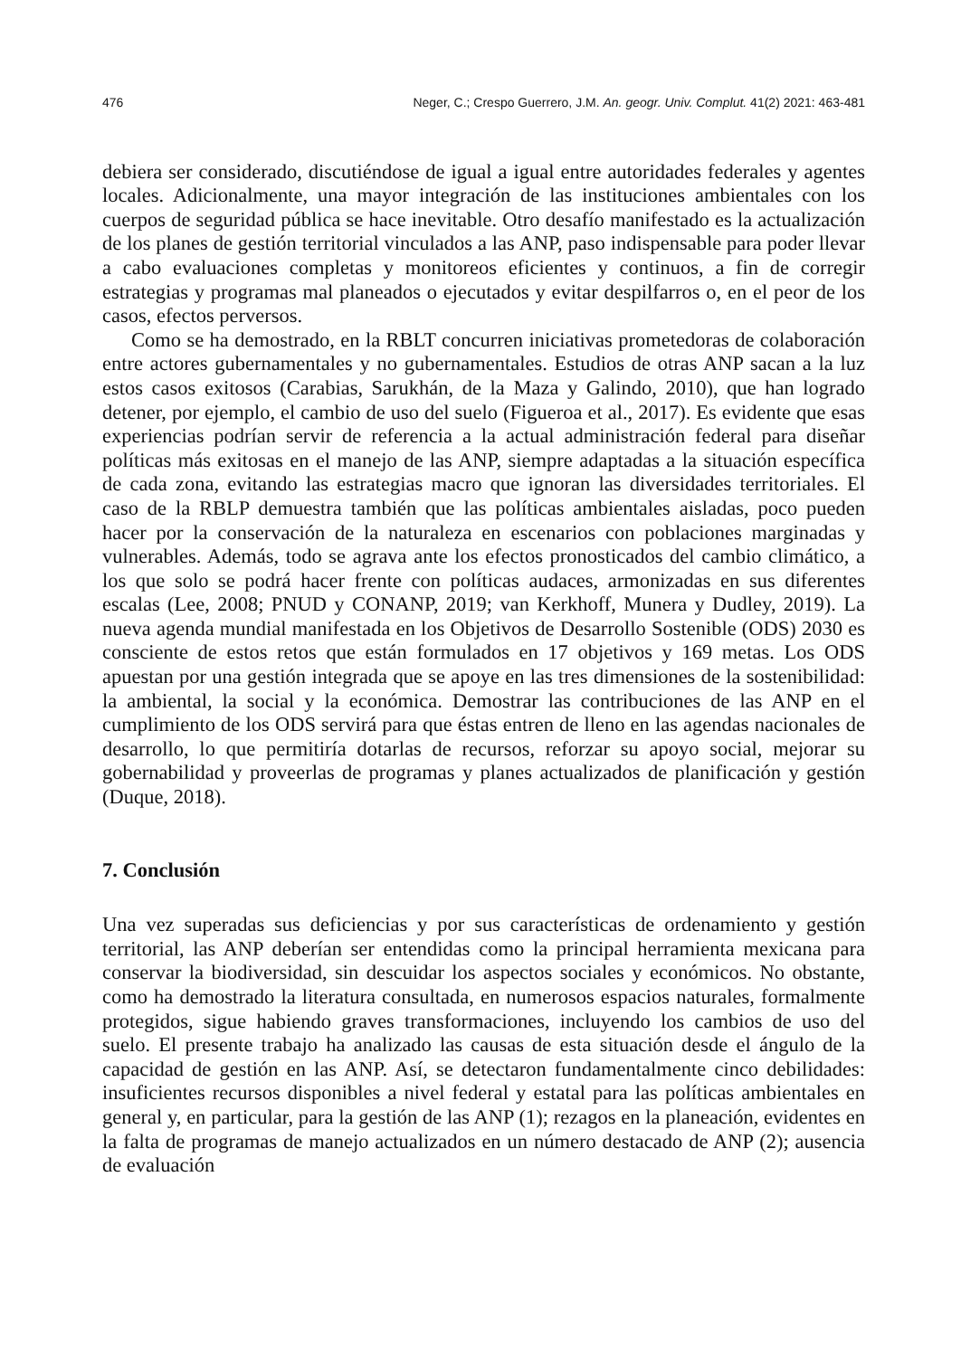476 Neger, C.; Crespo Guerrero, J.M. An. geogr. Univ. Complut. 41(2) 2021: 463-481
debiera ser considerado, discutiéndose de igual a igual entre autoridades federales y agentes locales. Adicionalmente, una mayor integración de las instituciones ambientales con los cuerpos de seguridad pública se hace inevitable. Otro desafío manifestado es la actualización de los planes de gestión territorial vinculados a las ANP, paso indispensable para poder llevar a cabo evaluaciones completas y monitoreos eficientes y continuos, a fin de corregir estrategias y programas mal planeados o ejecutados y evitar despilfarros o, en el peor de los casos, efectos perversos.
Como se ha demostrado, en la RBLT concurren iniciativas prometedoras de colaboración entre actores gubernamentales y no gubernamentales. Estudios de otras ANP sacan a la luz estos casos exitosos (Carabias, Sarukhán, de la Maza y Galindo, 2010), que han logrado detener, por ejemplo, el cambio de uso del suelo (Figueroa et al., 2017). Es evidente que esas experiencias podrían servir de referencia a la actual administración federal para diseñar políticas más exitosas en el manejo de las ANP, siempre adaptadas a la situación específica de cada zona, evitando las estrategias macro que ignoran las diversidades territoriales. El caso de la RBLP demuestra también que las políticas ambientales aisladas, poco pueden hacer por la conservación de la naturaleza en escenarios con poblaciones marginadas y vulnerables. Además, todo se agrava ante los efectos pronosticados del cambio climático, a los que solo se podrá hacer frente con políticas audaces, armonizadas en sus diferentes escalas (Lee, 2008; PNUD y CONANP, 2019; van Kerkhoff, Munera y Dudley, 2019). La nueva agenda mundial manifestada en los Objetivos de Desarrollo Sostenible (ODS) 2030 es consciente de estos retos que están formulados en 17 objetivos y 169 metas. Los ODS apuestan por una gestión integrada que se apoye en las tres dimensiones de la sostenibilidad: la ambiental, la social y la económica. Demostrar las contribuciones de las ANP en el cumplimiento de los ODS servirá para que éstas entren de lleno en las agendas nacionales de desarrollo, lo que permitiría dotarlas de recursos, reforzar su apoyo social, mejorar su gobernabilidad y proveerlas de programas y planes actualizados de planificación y gestión (Duque, 2018).
7. Conclusión
Una vez superadas sus deficiencias y por sus características de ordenamiento y gestión territorial, las ANP deberían ser entendidas como la principal herramienta mexicana para conservar la biodiversidad, sin descuidar los aspectos sociales y económicos. No obstante, como ha demostrado la literatura consultada, en numerosos espacios naturales, formalmente protegidos, sigue habiendo graves transformaciones, incluyendo los cambios de uso del suelo. El presente trabajo ha analizado las causas de esta situación desde el ángulo de la capacidad de gestión en las ANP. Así, se detectaron fundamentalmente cinco debilidades: insuficientes recursos disponibles a nivel federal y estatal para las políticas ambientales en general y, en particular, para la gestión de las ANP (1); rezagos en la planeación, evidentes en la falta de programas de manejo actualizados en un número destacado de ANP (2); ausencia de evaluación